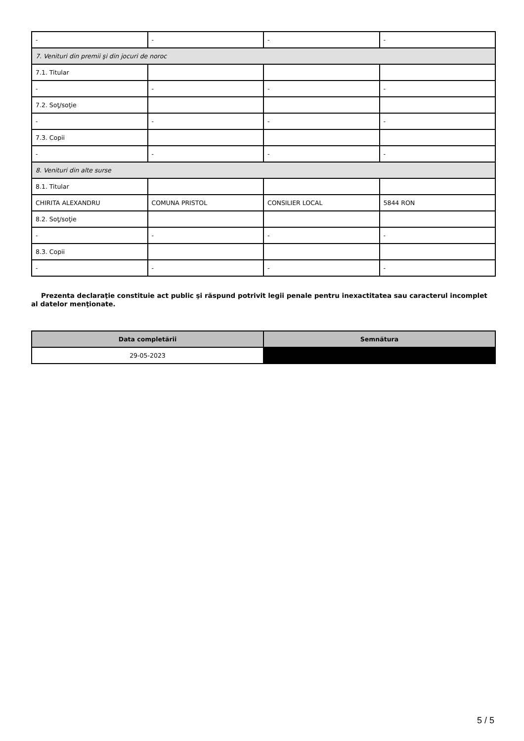| - | - | - | - |
| 7. Venituri din premii şi din jocuri de noroc | | | |
| 7.1. Titular | | | |
| - | - | - | - |
| 7.2. Soţ/soţie | | | |
| - | - | - | - |
| 7.3. Copii | | | |
| - | - | - | - |
| 8. Venituri din alte surse | | | |
| 8.1. Titular | | | |
| CHIRITA ALEXANDRU | COMUNA PRISTOL | CONSILIER LOCAL | 5844 RON |
| 8.2. Soţ/soţie | | | |
| - | - | - | - |
| 8.3. Copii | | | |
| - | - | - | - |
Prezenta declaraţie constituie act public şi răspund potrivit legii penale pentru inexactitatea sau caracterul incomplet al datelor menţionate.
| Data completării | Semnătura |
| --- | --- |
| 29-05-2023 | |
5 / 5